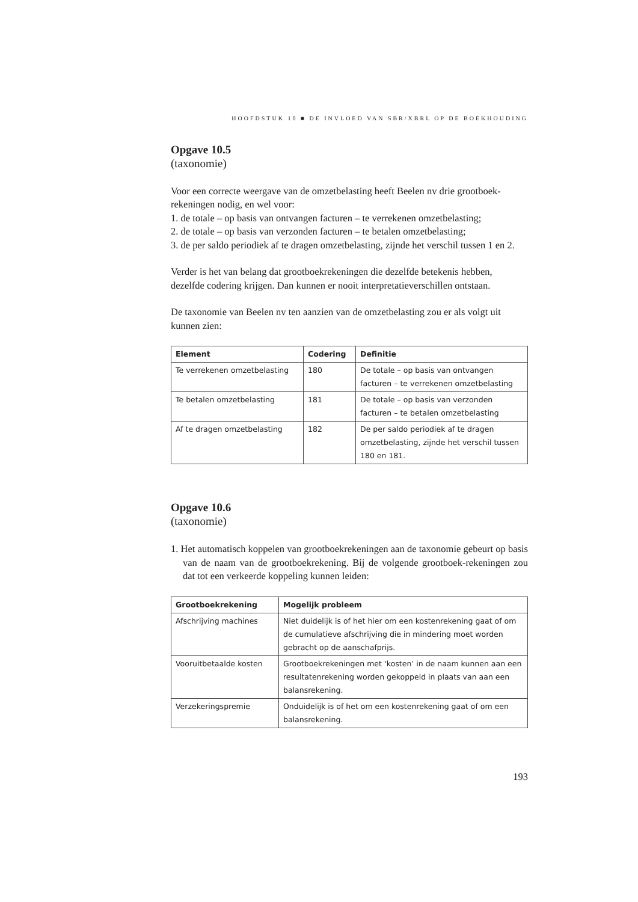HOOFDSTUK 10 ■ DE INVLOED VAN SBR/XBRL OP DE BOEKHOUDING
Opgave 10.5
(taxonomie)
Voor een correcte weergave van de omzetbelasting heeft Beelen nv drie grootboek-rekeningen nodig, en wel voor:
1. de totale – op basis van ontvangen facturen – te verrekenen omzetbelasting;
2. de totale – op basis van verzonden facturen – te betalen omzetbelasting;
3. de per saldo periodiek af te dragen omzetbelasting, zijnde het verschil tussen 1 en 2.
Verder is het van belang dat grootboekrekeningen die dezelfde betekenis hebben, dezelfde codering krijgen. Dan kunnen er nooit interpretatieverschillen ontstaan.
De taxonomie van Beelen nv ten aanzien van de omzetbelasting zou er als volgt uit kunnen zien:
| Element | Codering | Definitie |
| --- | --- | --- |
| Te verrekenen omzetbelasting | 180 | De totale – op basis van ontvangen facturen – te verrekenen omzetbelasting |
| Te betalen omzetbelasting | 181 | De totale – op basis van verzonden facturen – te betalen omzetbelasting |
| Af te dragen omzetbelasting | 182 | De per saldo periodiek af te dragen omzetbelasting, zijnde het verschil tussen 180 en 181. |
Opgave 10.6
(taxonomie)
1. Het automatisch koppelen van grootboekrekeningen aan de taxonomie gebeurt op basis van de naam van de grootboekrekening. Bij de volgende grootboek-rekeningen zou dat tot een verkeerde koppeling kunnen leiden:
| Grootboekrekening | Mogelijk probleem |
| --- | --- |
| Afschrijving machines | Niet duidelijk is of het hier om een kostenrekening gaat of om de cumulatieve afschrijving die in mindering moet worden gebracht op de aanschafprijs. |
| Vooruitbetaalde kosten | Grootboekrekeningen met ‘kosten’ in de naam kunnen aan een resultatenrekening worden gekoppeld in plaats van aan een balansrekening. |
| Verzekeringspremie | Onduidelijk is of het om een kostenrekening gaat of om een balansrekening. |
193